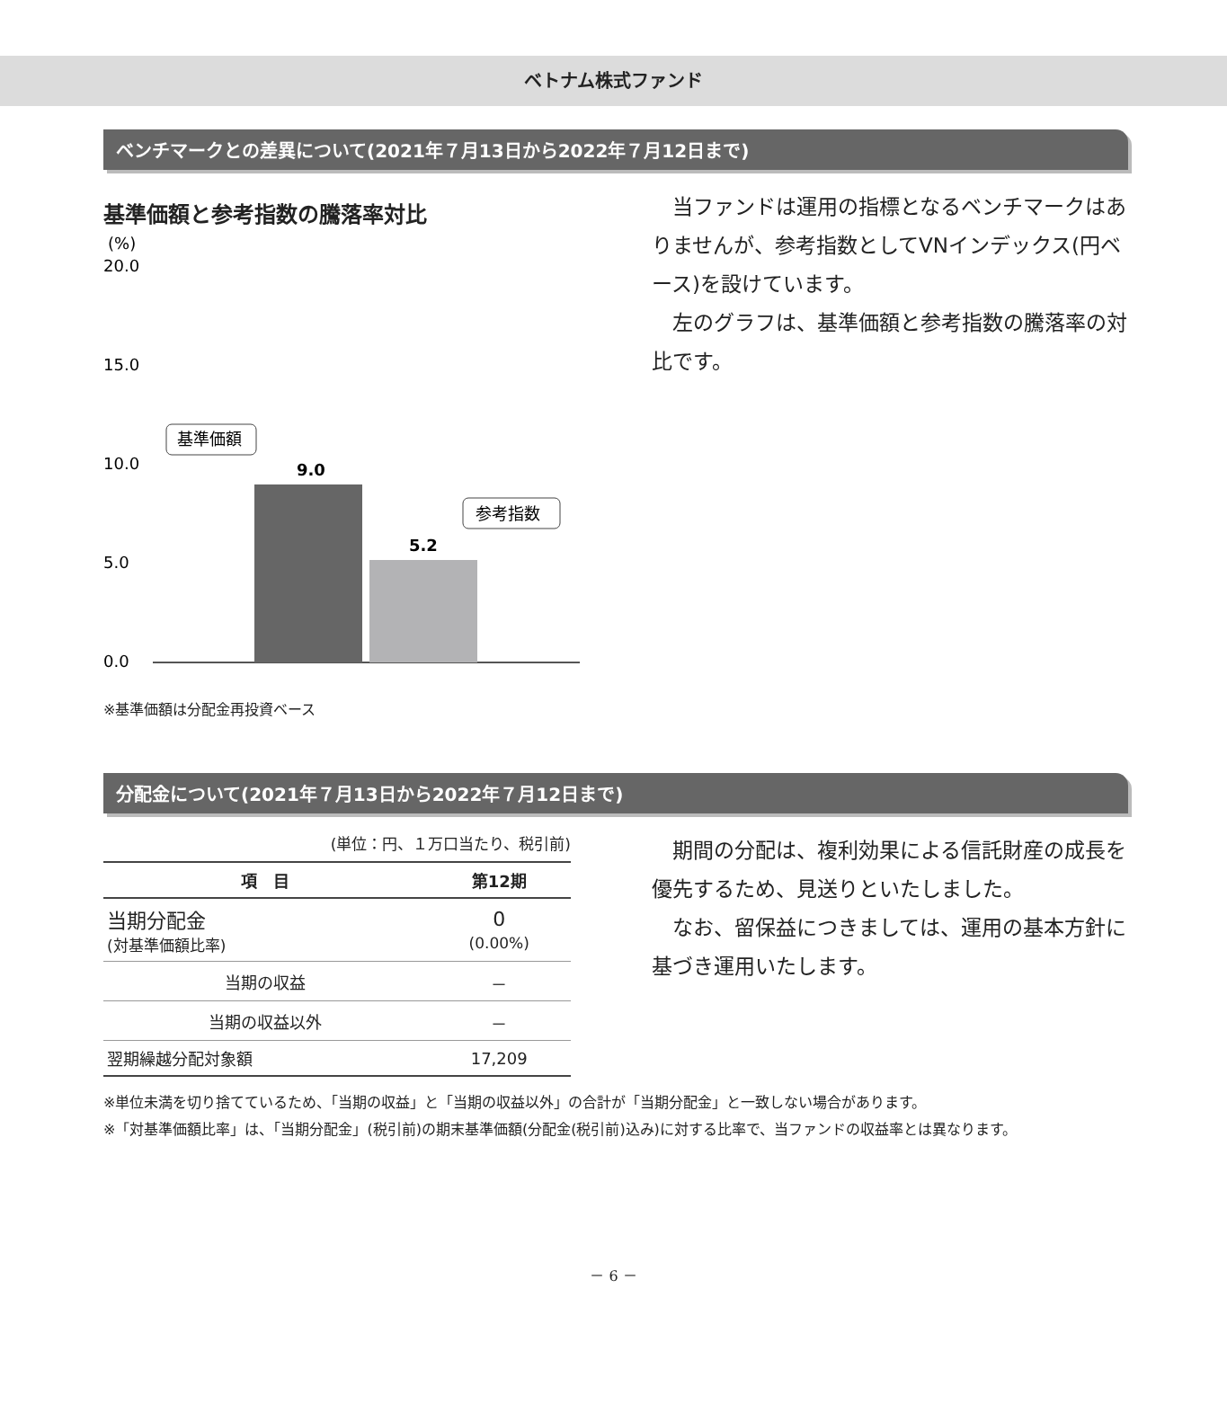ベトナム株式ファンド
ベンチマークとの差異について(2021年７月13日から2022年７月12日まで)
基準価額と参考指数の騰落率対比
(%)
20.0
15.0
10.0
5.0
0.0
9.0
5.2
基準価額
参考指数
※基準価額は分配金再投資ベース
当ファンドは運用の指標となるベンチマークはありませんが、参考指数としてVNインデックス(円ベース)を設けています。
左のグラフは、基準価額と参考指数の騰落率の対比です。
分配金について(2021年７月13日から2022年７月12日まで)
(単位：円、１万口当たり、税引前)
| 項 目 | 第12期 |
| --- | --- |
| 当期分配金 (対基準価額比率) | 0 (0.00%) |
| 当期の収益 | － |
| 当期の収益以外 | － |
| 翌期繰越分配対象額 | 17,209 |
期間の分配は、複利効果による信託財産の成長を優先するため、見送りといたしました。
なお、留保益につきましては、運用の基本方針に基づき運用いたします。
※単位未満を切り捨てているため、「当期の収益」と「当期の収益以外」の合計が「当期分配金」と一致しない場合があります。
※「対基準価額比率」は、「当期分配金」(税引前)の期末基準価額(分配金(税引前)込み)に対する比率で、当ファンドの収益率とは異なります。
－ 6 －